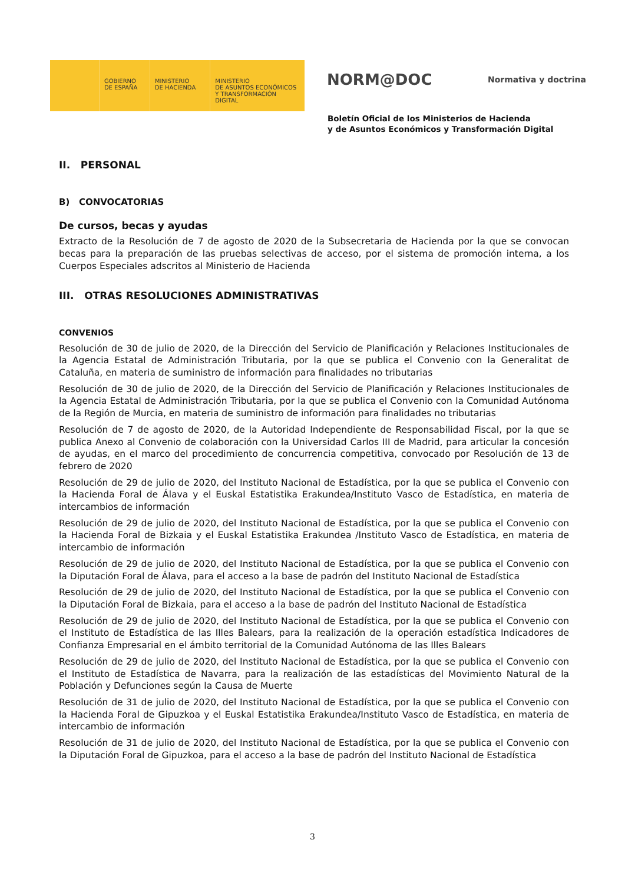GOBIERNO
DE ESPAÑA
MINISTERIO
DE HACIENDA
MINISTERIO
DE ASUNTOS ECONÓMICOS
Y TRANSFORMACIÓN DIGITAL
NORM@DOC Normativa y doctrina
Boletín Oficial de los Ministerios de Hacienda
y de Asuntos Económicos y Transformación Digital
II. PERSONAL
B) CONVOCATORIAS
De cursos, becas y ayudas
Extracto de la Resolución de 7 de agosto de 2020 de la Subsecretaria de Hacienda por la que se convocan becas para la preparación de las pruebas selectivas de acceso, por el sistema de promoción interna, a los Cuerpos Especiales adscritos al Ministerio de Hacienda
III. OTRAS RESOLUCIONES ADMINISTRATIVAS
CONVENIOS
Resolución de 30 de julio de 2020, de la Dirección del Servicio de Planificación y Relaciones Institucionales de la Agencia Estatal de Administración Tributaria, por la que se publica el Convenio con la Generalitat de Cataluña, en materia de suministro de información para finalidades no tributarias
Resolución de 30 de julio de 2020, de la Dirección del Servicio de Planificación y Relaciones Institucionales de la Agencia Estatal de Administración Tributaria, por la que se publica el Convenio con la Comunidad Autónoma de la Región de Murcia, en materia de suministro de información para finalidades no tributarias
Resolución de 7 de agosto de 2020, de la Autoridad Independiente de Responsabilidad Fiscal, por la que se publica Anexo al Convenio de colaboración con la Universidad Carlos III de Madrid, para articular la concesión de ayudas, en el marco del procedimiento de concurrencia competitiva, convocado por Resolución de 13 de febrero de 2020
Resolución de 29 de julio de 2020, del Instituto Nacional de Estadística, por la que se publica el Convenio con la Hacienda Foral de Álava y el Euskal Estatistika Erakundea/Instituto Vasco de Estadística, en materia de intercambios de información
Resolución de 29 de julio de 2020, del Instituto Nacional de Estadística, por la que se publica el Convenio con la Hacienda Foral de Bizkaia y el Euskal Estatistika Erakundea /Instituto Vasco de Estadística, en materia de intercambio de información
Resolución de 29 de julio de 2020, del Instituto Nacional de Estadística, por la que se publica el Convenio con la Diputación Foral de Álava, para el acceso a la base de padrón del Instituto Nacional de Estadística
Resolución de 29 de julio de 2020, del Instituto Nacional de Estadística, por la que se publica el Convenio con la Diputación Foral de Bizkaia, para el acceso a la base de padrón del Instituto Nacional de Estadística
Resolución de 29 de julio de 2020, del Instituto Nacional de Estadística, por la que se publica el Convenio con el Instituto de Estadística de las Illes Balears, para la realización de la operación estadística Indicadores de Confianza Empresarial en el ámbito territorial de la Comunidad Autónoma de las Illes Balears
Resolución de 29 de julio de 2020, del Instituto Nacional de Estadística, por la que se publica el Convenio con el Instituto de Estadística de Navarra, para la realización de las estadísticas del Movimiento Natural de la Población y Defunciones según la Causa de Muerte
Resolución de 31 de julio de 2020, del Instituto Nacional de Estadística, por la que se publica el Convenio con la Hacienda Foral de Gipuzkoa y el Euskal Estatistika Erakundea/Instituto Vasco de Estadística, en materia de intercambio de información
Resolución de 31 de julio de 2020, del Instituto Nacional de Estadística, por la que se publica el Convenio con la Diputación Foral de Gipuzkoa, para el acceso a la base de padrón del Instituto Nacional de Estadística
3